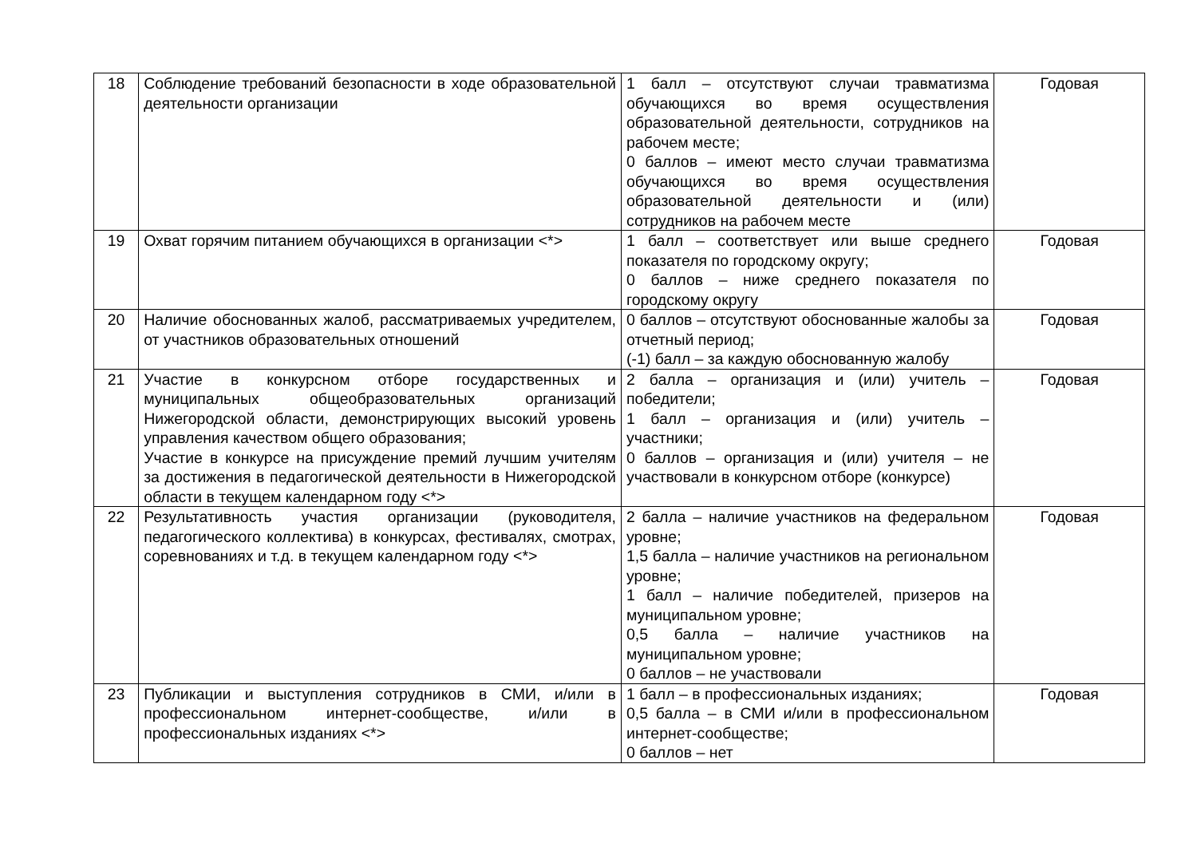| 18 | Соблюдение требований безопасности в ходе образовательной деятельности организации | 1 балл – отсутствуют случаи травматизма обучающихся во время осуществления образовательной деятельности, сотрудников на рабочем месте; 0 баллов – имеют место случаи травматизма обучающихся во время осуществления образовательной деятельности и (или) сотрудников на рабочем месте | Годовая |
| 19 | Охват горячим питанием обучающихся в организации <*> | 1 балл – соответствует или выше среднего показателя по городскому округу; 0 баллов – ниже среднего показателя по городскому округу | Годовая |
| 20 | Наличие обоснованных жалоб, рассматриваемых учредителем, от участников образовательных отношений | 0 баллов – отсутствуют обоснованные жалобы за отчетный период; (-1) балл – за каждую обоснованную жалобу | Годовая |
| 21 | Участие в конкурсном отборе государственных и муниципальных общеобразовательных организаций Нижегородской области, демонстрирующих высокий уровень управления качеством общего образования; Участие в конкурсе на присуждение премий лучшим учителям за достижения в педагогической деятельности в Нижегородской области в текущем календарном году <*> | 2 балла – организация и (или) учитель – победители; 1 балл – организация и (или) учитель – участники; 0 баллов – организация и (или) учителя – не участвовали в конкурсном отборе (конкурсе) | Годовая |
| 22 | Результативность участия организации (руководителя, педагогического коллектива) в конкурсах, фестивалях, смотрах, соревнованиях и т.д. в текущем календарном году <*> | 2 балла – наличие участников на федеральном уровне; 1,5 балла – наличие участников на региональном уровне; 1 балл – наличие победителей, призеров на муниципальном уровне; 0,5 балла – наличие участников на муниципальном уровне; 0 баллов – не участвовали | Годовая |
| 23 | Публикации и выступления сотрудников в СМИ, и/или в профессиональном интернет-сообществе, и/или в профессиональных изданиях <*> | 1 балл – в профессиональных изданиях; 0,5 балла – в СМИ и/или в профессиональном интернет-сообществе; 0 баллов – нет | Годовая |